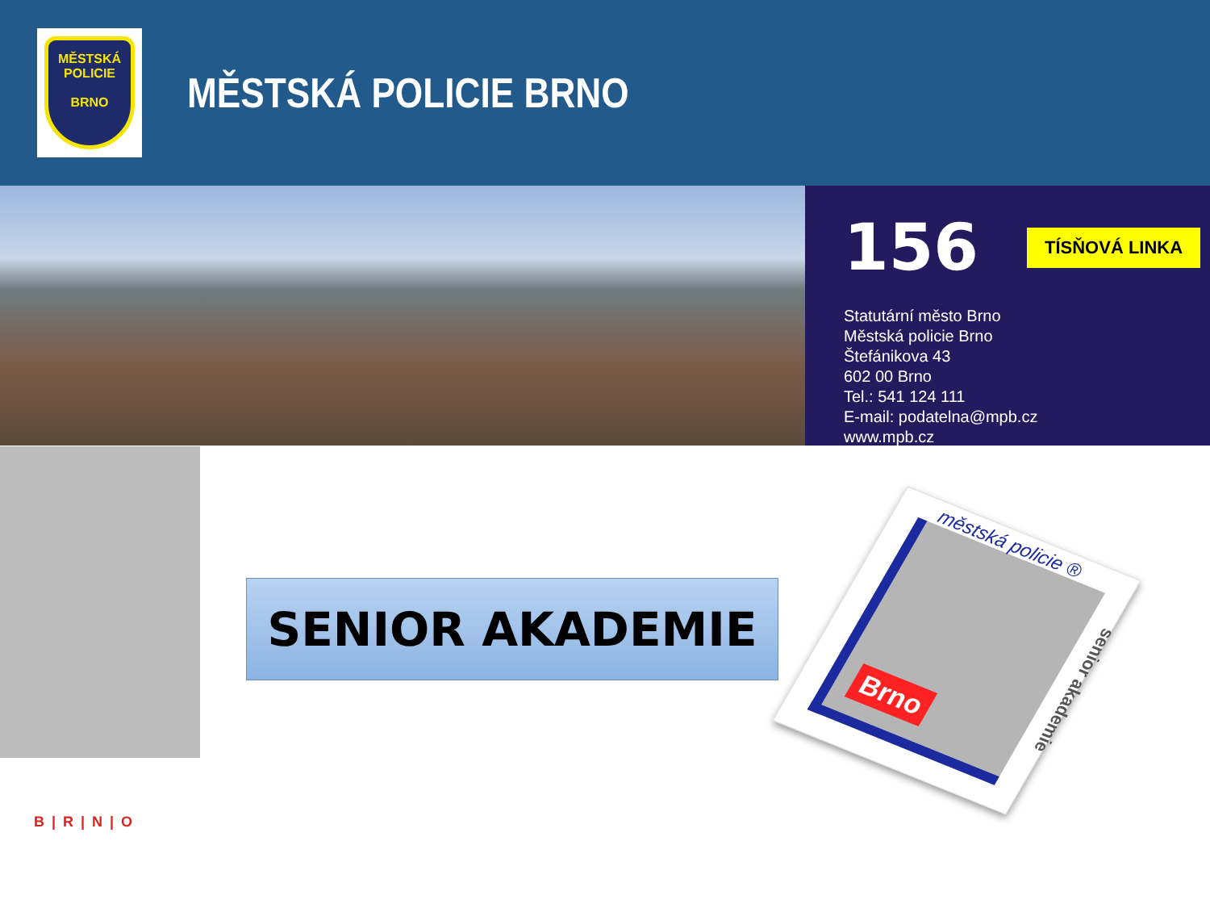MĚSTSKÁ
POLICIE
BRNO
MĚSTSKÁ POLICIE BRNO
156 TÍSŇOVÁ LINKA
Statutární město Brno
Městská policie Brno
Štefánikova 43
602 00 Brno
Tel.: 541 124 111
E-mail: podatelna@mpb.cz
www.mpb.cz
SENIOR AKADEMIE
městská policie ®
Brno
senior akademie
B | R | N | O